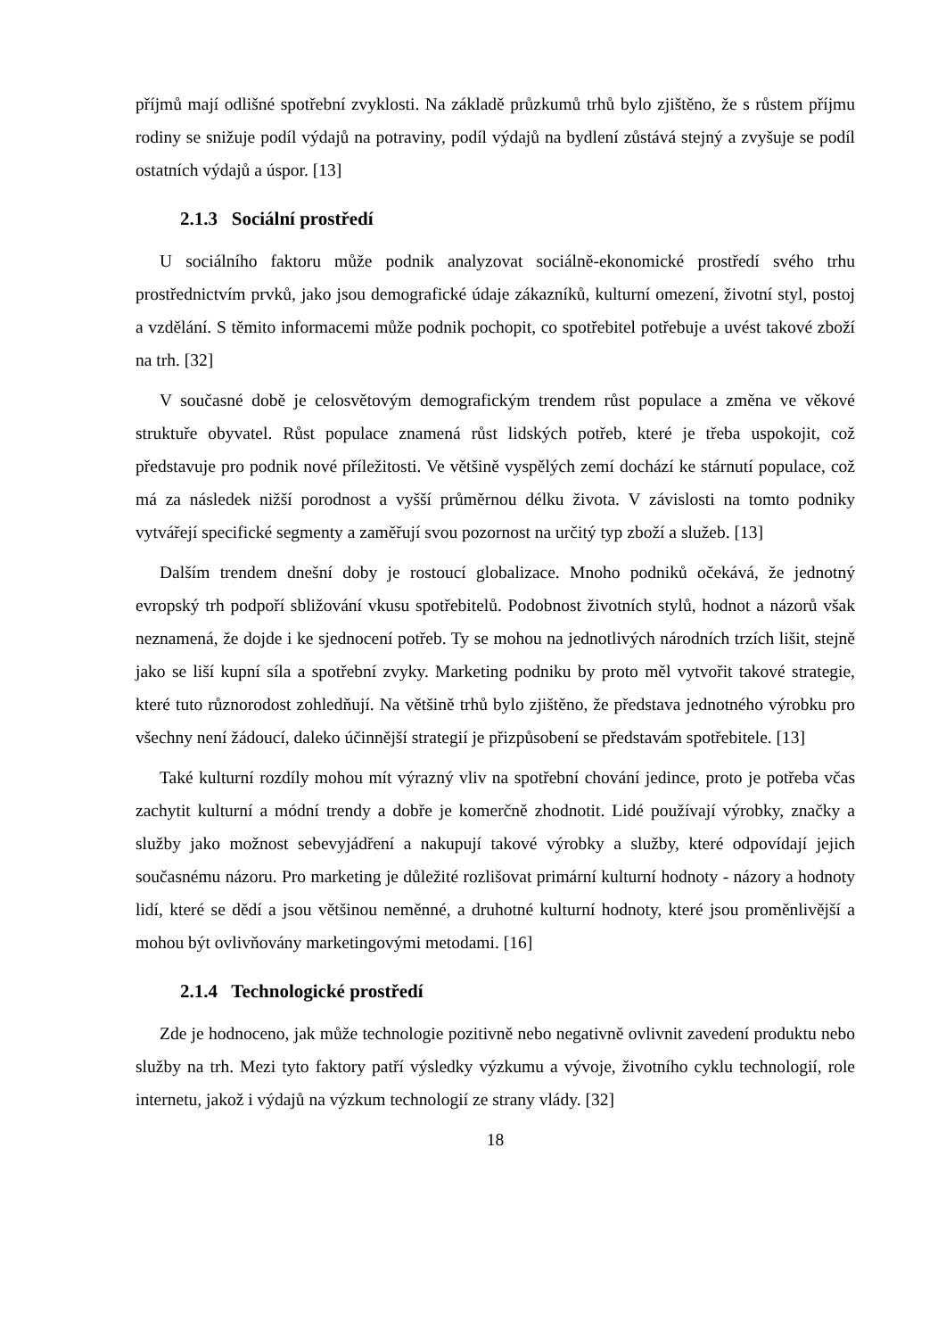příjmů mají odlišné spotřební zvyklosti. Na základě průzkumů trhů bylo zjištěno, že s růstem příjmu rodiny se snižuje podíl výdajů na potraviny, podíl výdajů na bydlení zůstává stejný a zvyšuje se podíl ostatních výdajů a úspor. [13]
2.1.3 Sociální prostředí
U sociálního faktoru může podnik analyzovat sociálně-ekonomické prostředí svého trhu prostřednictvím prvků, jako jsou demografické údaje zákazníků, kulturní omezení, životní styl, postoj a vzdělání. S těmito informacemi může podnik pochopit, co spotřebitel potřebuje a uvést takové zboží na trh. [32]
V současné době je celosvětovým demografickým trendem růst populace a změna ve věkové struktuře obyvatel. Růst populace znamená růst lidských potřeb, které je třeba uspokojit, což představuje pro podnik nové příležitosti. Ve většině vyspělých zemí dochází ke stárnutí populace, což má za následek nižší porodnost a vyšší průměrnou délku života. V závislosti na tomto podniky vytvářejí specifické segmenty a zaměřují svou pozornost na určitý typ zboží a služeb. [13]
Dalším trendem dnešní doby je rostoucí globalizace. Mnoho podniků očekává, že jednotný evropský trh podpoří sbližování vkusu spotřebitelů. Podobnost životních stylů, hodnot a názorů však neznamená, že dojde i ke sjednocení potřeb. Ty se mohou na jednotlivých národních trzích lišit, stejně jako se liší kupní síla a spotřební zvyky. Marketing podniku by proto měl vytvořit takové strategie, které tuto různorodost zohledňují. Na většině trhů bylo zjištěno, že představa jednotného výrobku pro všechny není žádoucí, daleko účinnější strategií je přizpůsobení se představám spotřebitele. [13]
Také kulturní rozdíly mohou mít výrazný vliv na spotřební chování jedince, proto je potřeba včas zachytit kulturní a módní trendy a dobře je komerčně zhodnotit. Lidé používají výrobky, značky a služby jako možnost sebevyjádření a nakupují takové výrobky a služby, které odpovídají jejich současnému názoru. Pro marketing je důležité rozlišovat primární kulturní hodnoty - názory a hodnoty lidí, které se dědí a jsou většinou neměnné, a druhotné kulturní hodnoty, které jsou proměnlivější a mohou být ovlivňovány marketingovými metodami. [16]
2.1.4 Technologické prostředí
Zde je hodnoceno, jak může technologie pozitivně nebo negativně ovlivnit zavedení produktu nebo služby na trh. Mezi tyto faktory patří výsledky výzkumu a vývoje, životního cyklu technologií, role internetu, jakož i výdajů na výzkum technologií ze strany vlády. [32]
18